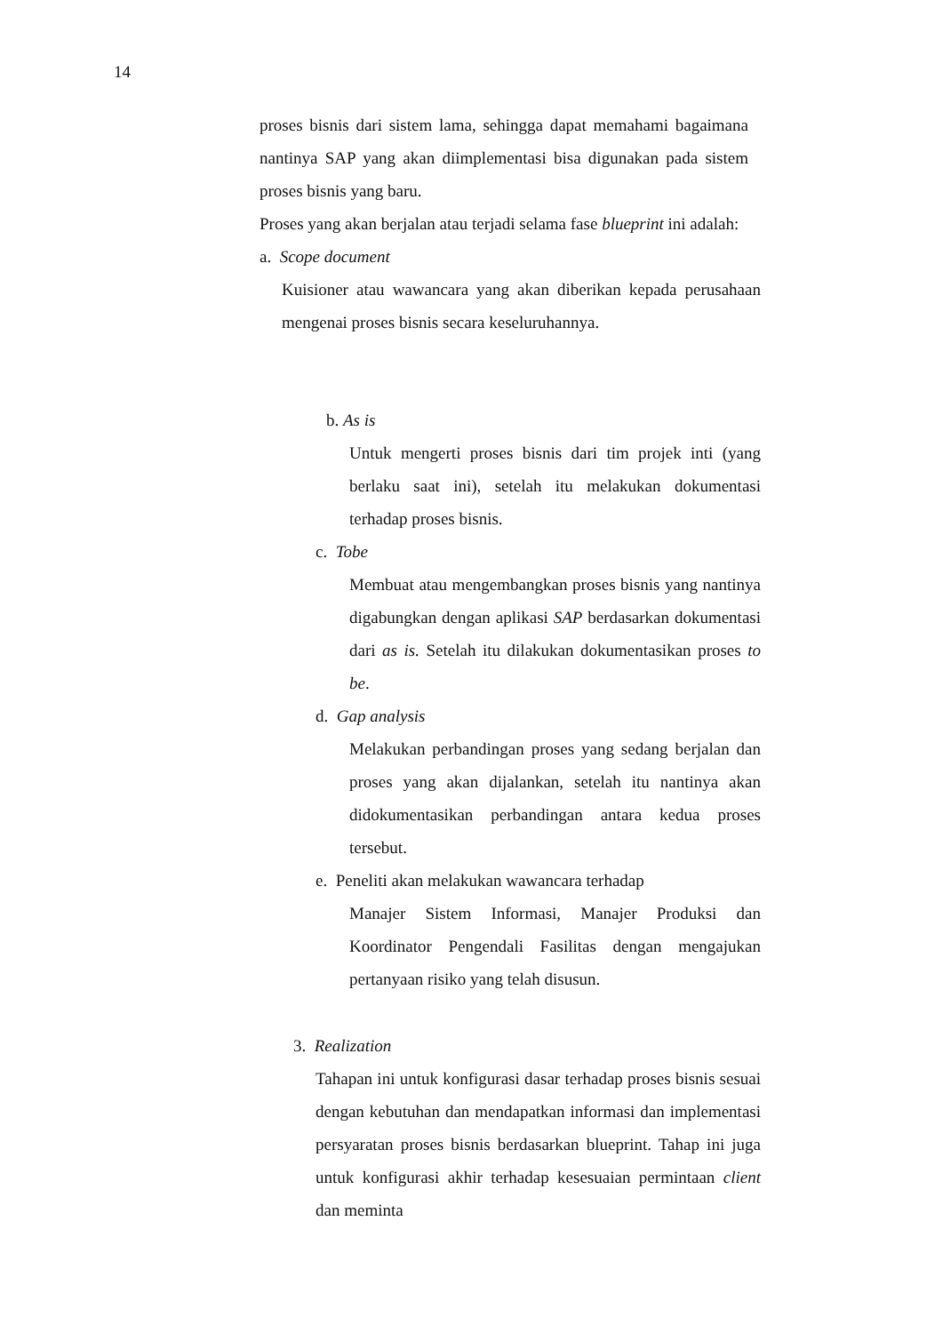14
proses bisnis dari sistem lama, sehingga dapat memahami bagaimana nantinya SAP yang akan diimplementasi bisa digunakan pada sistem proses bisnis yang baru.
Proses yang akan berjalan atau terjadi selama fase blueprint ini adalah:
a. Scope document
Kuisioner atau wawancara yang akan diberikan kepada perusahaan mengenai proses bisnis secara keseluruhannya.
b. As is
Untuk mengerti proses bisnis dari tim projek inti (yang berlaku saat ini), setelah itu melakukan dokumentasi terhadap proses bisnis.
c. Tobe
Membuat atau mengembangkan proses bisnis yang nantinya digabungkan dengan aplikasi SAP berdasarkan dokumentasi dari as is. Setelah itu dilakukan dokumentasikan proses to be.
d. Gap analysis
Melakukan perbandingan proses yang sedang berjalan dan proses yang akan dijalankan, setelah itu nantinya akan didokumentasikan perbandingan antara kedua proses tersebut.
e. Peneliti akan melakukan wawancara terhadap
Manajer Sistem Informasi, Manajer Produksi dan Koordinator Pengendali Fasilitas dengan mengajukan pertanyaan risiko yang telah disusun.
3. Realization
Tahapan ini untuk konfigurasi dasar terhadap proses bisnis sesuai dengan kebutuhan dan mendapatkan informasi dan implementasi persyaratan proses bisnis berdasarkan blueprint. Tahap ini juga untuk konfigurasi akhir terhadap kesesuaian permintaan client dan meminta